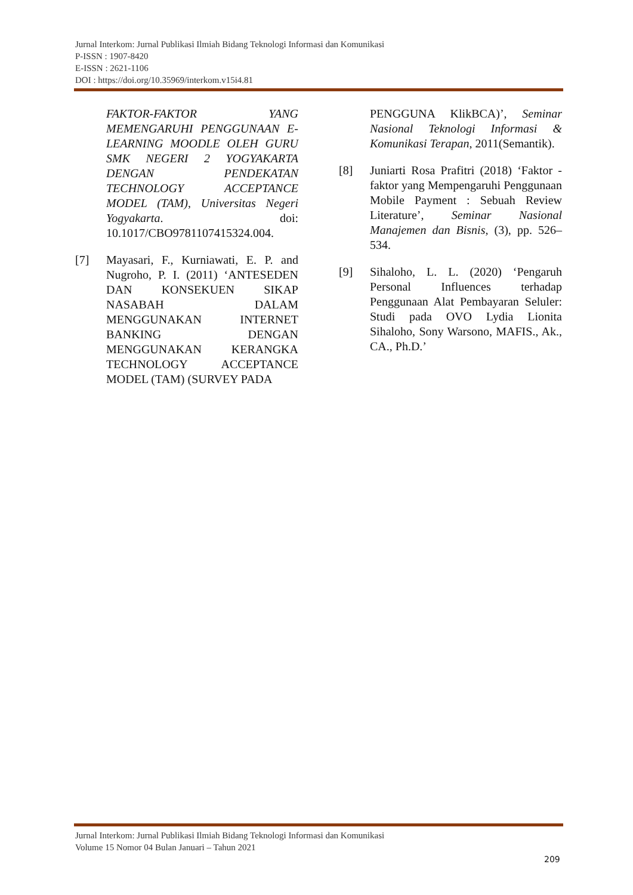Jurnal Interkom: Jurnal Publikasi Ilmiah Bidang Teknologi Informasi dan Komunikasi
P-ISSN : 1907-8420
E-ISSN : 2621-1106
DOI : https://doi.org/10.35969/interkom.v15i4.81
FAKTOR-FAKTOR YANG MEMENGARUHI PENGGUNAAN E-LEARNING MOODLE OLEH GURU SMK NEGERI 2 YOGYAKARTA DENGAN PENDEKATAN TECHNOLOGY ACCEPTANCE MODEL (TAM), Universitas Negeri Yogyakarta. doi: 10.1017/CBO9781107415324.004.
[7] Mayasari, F., Kurniawati, E. P. and Nugroho, P. I. (2011) ‘ANTESEDEN DAN KONSEKUEN SIKAP NASABAH DALAM MENGGUNAKAN INTERNET BANKING DENGAN MENGGUNAKAN KERANGKA TECHNOLOGY ACCEPTANCE MODEL (TAM) (SURVEY PADA
PENGGUNA KlikBCA)’, Seminar Nasional Teknologi Informasi & Komunikasi Terapan, 2011(Semantik).
[8] Juniarti Rosa Prafitri (2018) ‘Faktor - faktor yang Mempengaruhi Penggunaan Mobile Payment : Sebuah Review Literature’, Seminar Nasional Manajemen dan Bisnis, (3), pp. 526–534.
[9] Sihaloho, L. L. (2020) ‘Pengaruh Personal Influences terhadap Penggunaan Alat Pembayaran Seluler: Studi pada OVO Lydia Lionita Sihaloho, Sony Warsono, MAFIS., Ak., CA., Ph.D.’
Jurnal Interkom: Jurnal Publikasi Ilmiah Bidang Teknologi Informasi dan Komunikasi
Volume 15 Nomor 04 Bulan Januari – Tahun 2021
209